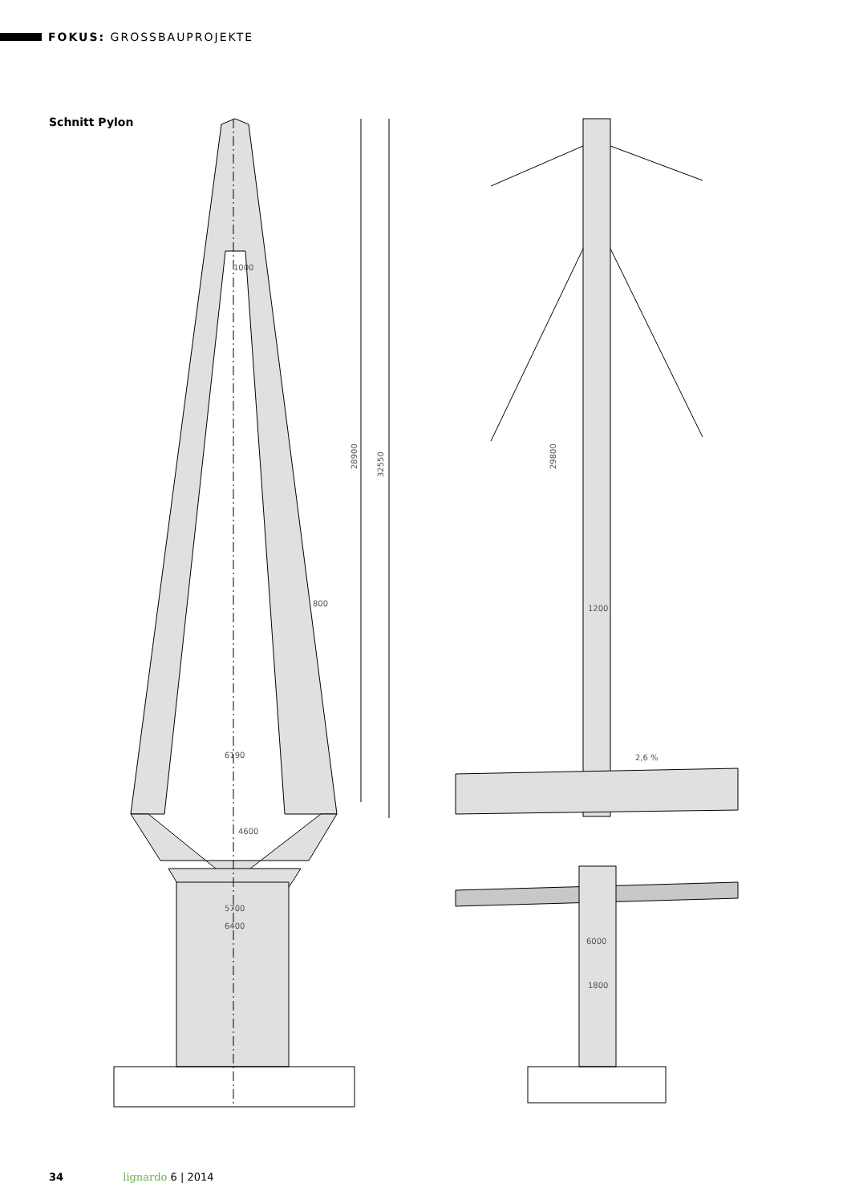FOKUS: GROSSBAUPROJEKTE
Schnitt Pylon
1000
800
6190
4600
5700
6400
28900
32550
29800
1200
2,6 %
6000
1800
34 lignardo 6 | 2014